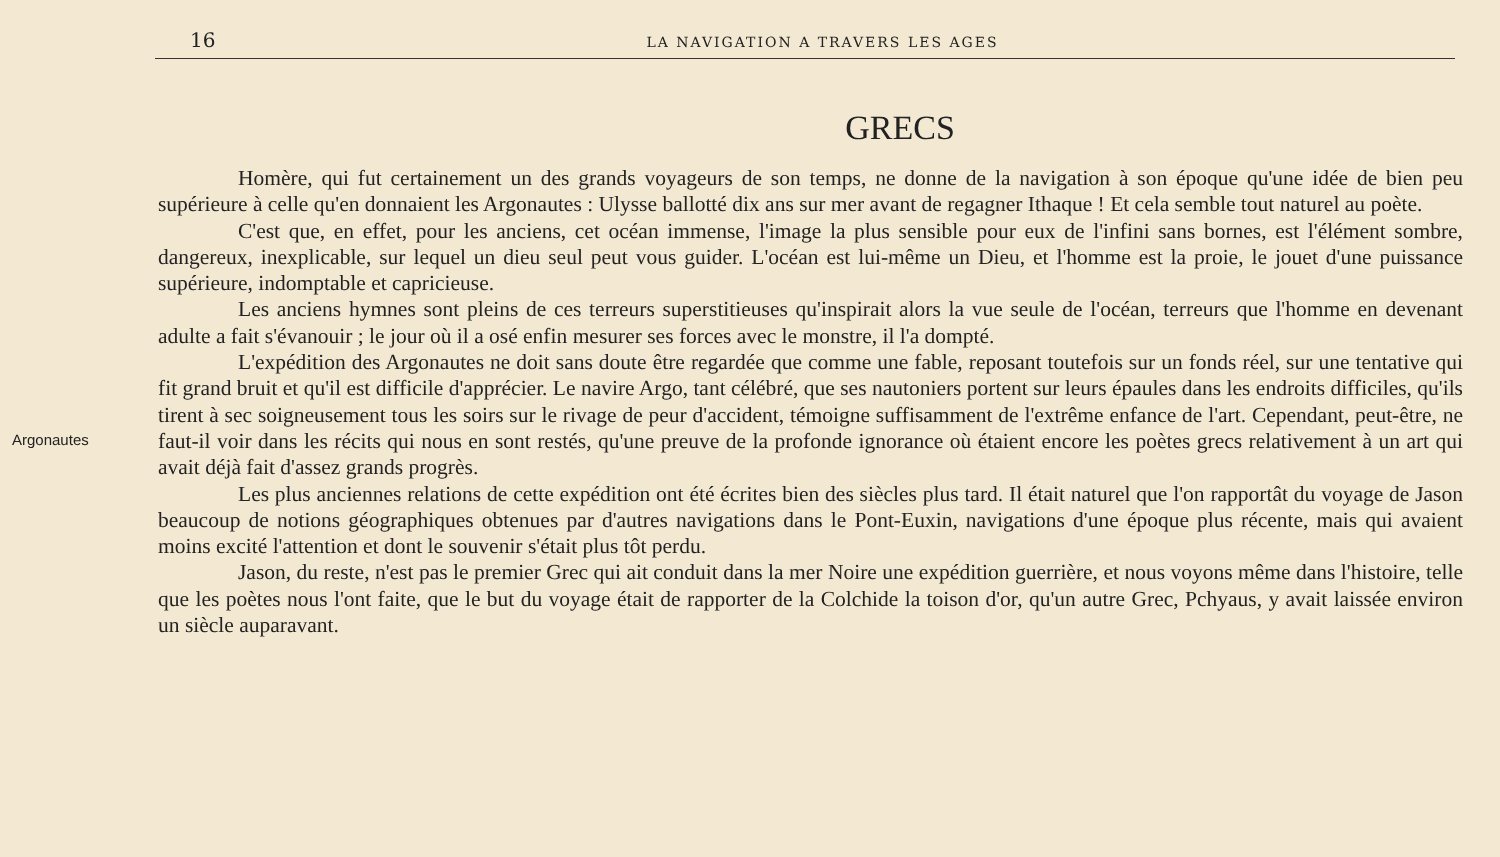16
LA NAVIGATION A TRAVERS LES AGES
GRECS
Argonautes
Homère, qui fut certainement un des grands voyageurs de son temps, ne donne de la navigation à son époque qu'une idée de bien peu supérieure à celle qu'en donnaient les Argonautes : Ulysse ballotté dix ans sur mer avant de regagner Ithaque ! Et cela semble tout naturel au poète.
C'est que, en effet, pour les anciens, cet océan immense, l'image la plus sensible pour eux de l'infini sans bornes, est l'élément sombre, dangereux, inexplicable, sur lequel un dieu seul peut vous guider. L'océan est lui-même un Dieu, et l'homme est la proie, le jouet d'une puissance supérieure, indomptable et capricieuse.
Les anciens hymnes sont pleins de ces terreurs superstitieuses qu'inspirait alors la vue seule de l'océan, terreurs que l'homme en devenant adulte a fait s'évanouir ; le jour où il a osé enfin mesurer ses forces avec le monstre, il l'a dompté.
L'expédition des Argonautes ne doit sans doute être regardée que comme une fable, reposant toutefois sur un fonds réel, sur une tentative qui fit grand bruit et qu'il est difficile d'apprécier. Le navire Argo, tant célébré, que ses nautoniers portent sur leurs épaules dans les endroits difficiles, qu'ils tirent à sec soigneusement tous les soirs sur le rivage de peur d'accident, témoigne suffisamment de l'extrême enfance de l'art. Cependant, peut-être, ne faut-il voir dans les récits qui nous en sont restés, qu'une preuve de la profonde ignorance où étaient encore les poètes grecs relativement à un art qui avait déjà fait d'assez grands progrès.
Les plus anciennes relations de cette expédition ont été écrites bien des siècles plus tard. Il était naturel que l'on rapportât du voyage de Jason beaucoup de notions géographiques obtenues par d'autres navigations dans le Pont-Euxin, navigations d'une époque plus récente, mais qui avaient moins excité l'attention et dont le souvenir s'était plus tôt perdu.
Jason, du reste, n'est pas le premier Grec qui ait conduit dans la mer Noire une expédition guerrière, et nous voyons même dans l'histoire, telle que les poètes nous l'ont faite, que le but du voyage était de rapporter de la Colchide la toison d'or, qu'un autre Grec, Pchyaus, y avait laissée environ un siècle auparavant.